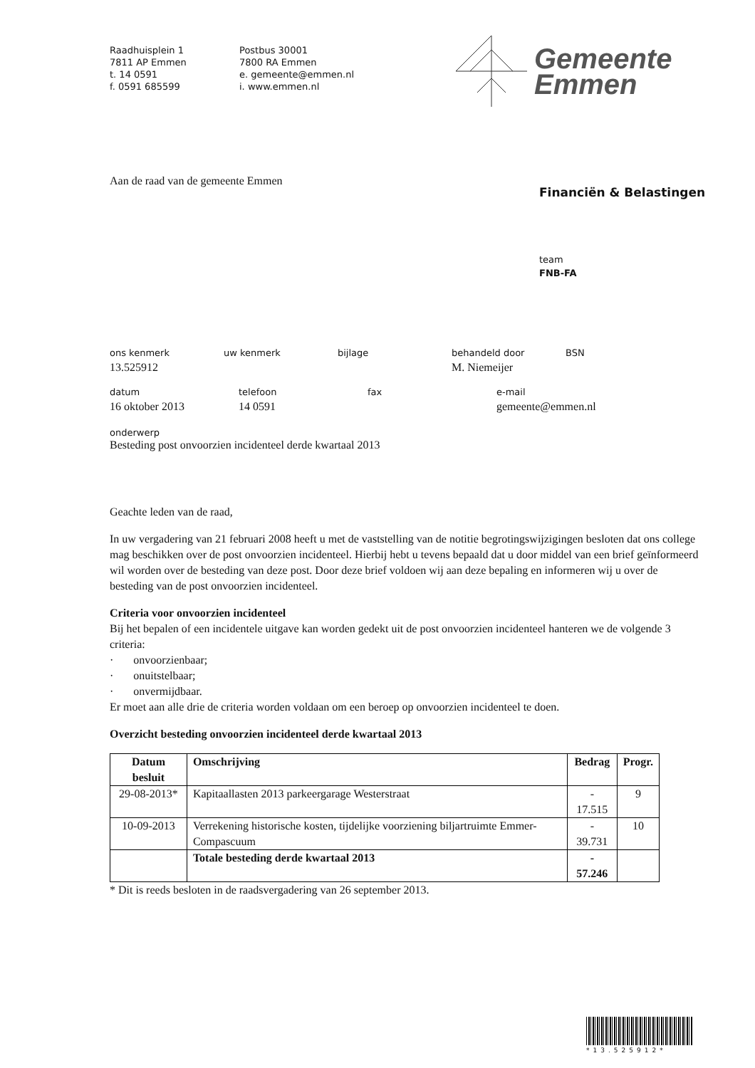Raadhuisplein 1
7811 AP Emmen
t. 14 0591
f. 0591 685599
Postbus 30001
7800 RA Emmen
e. gemeente@emmen.nl
i. www.emmen.nl
Gemeente
Emmen
Aan de raad van de gemeente Emmen
Financiën & Belastingen
team
FNB-FA
ons kenmerk
13.525912
uw kenmerk bijlage behandeld door
M. Niemeijer
BSN
datum
16 oktober 2013
telefoon
14 0591
fax e-mail
gemeente@emmen.nl
onderwerp
Besteding post onvoorzien incidenteel derde kwartaal 2013
Geachte leden van de raad,
In uw vergadering van 21 februari 2008 heeft u met de vaststelling van de notitie begrotingswijzigingen besloten dat ons college mag beschikken over de post onvoorzien incidenteel. Hierbij hebt u tevens bepaald dat u door middel van een brief geïnformeerd wil worden over de besteding van deze post. Door deze brief voldoen wij aan deze bepaling en informeren wij u over de besteding van de post onvoorzien incidenteel.
Criteria voor onvoorzien incidenteel
Bij het bepalen of een incidentele uitgave kan worden gedekt uit de post onvoorzien incidenteel hanteren we de volgende 3 criteria:
· onvoorzienbaar;
· onuitstelbaar;
· onvermijdbaar.
Er moet aan alle drie de criteria worden voldaan om een beroep op onvoorzien incidenteel te doen.
Overzicht besteding onvoorzien incidenteel derde kwartaal 2013
| Datum besluit | Omschrijving | Bedrag | Progr. |
| --- | --- | --- | --- |
| 29-08-2013* | Kapitaallasten 2013 parkeergarage Westerstraat | - 17.515 | 9 |
| 10-09-2013 | Verrekening historische kosten, tijdelijke voorziening biljartruimte Emmer-Compascuum | - 39.731 | 10 |
| | Totale besteding derde kwartaal 2013 | - 57.246 | |
* Dit is reeds besloten in de raadsvergadering van 26 september 2013.
*13.525912*